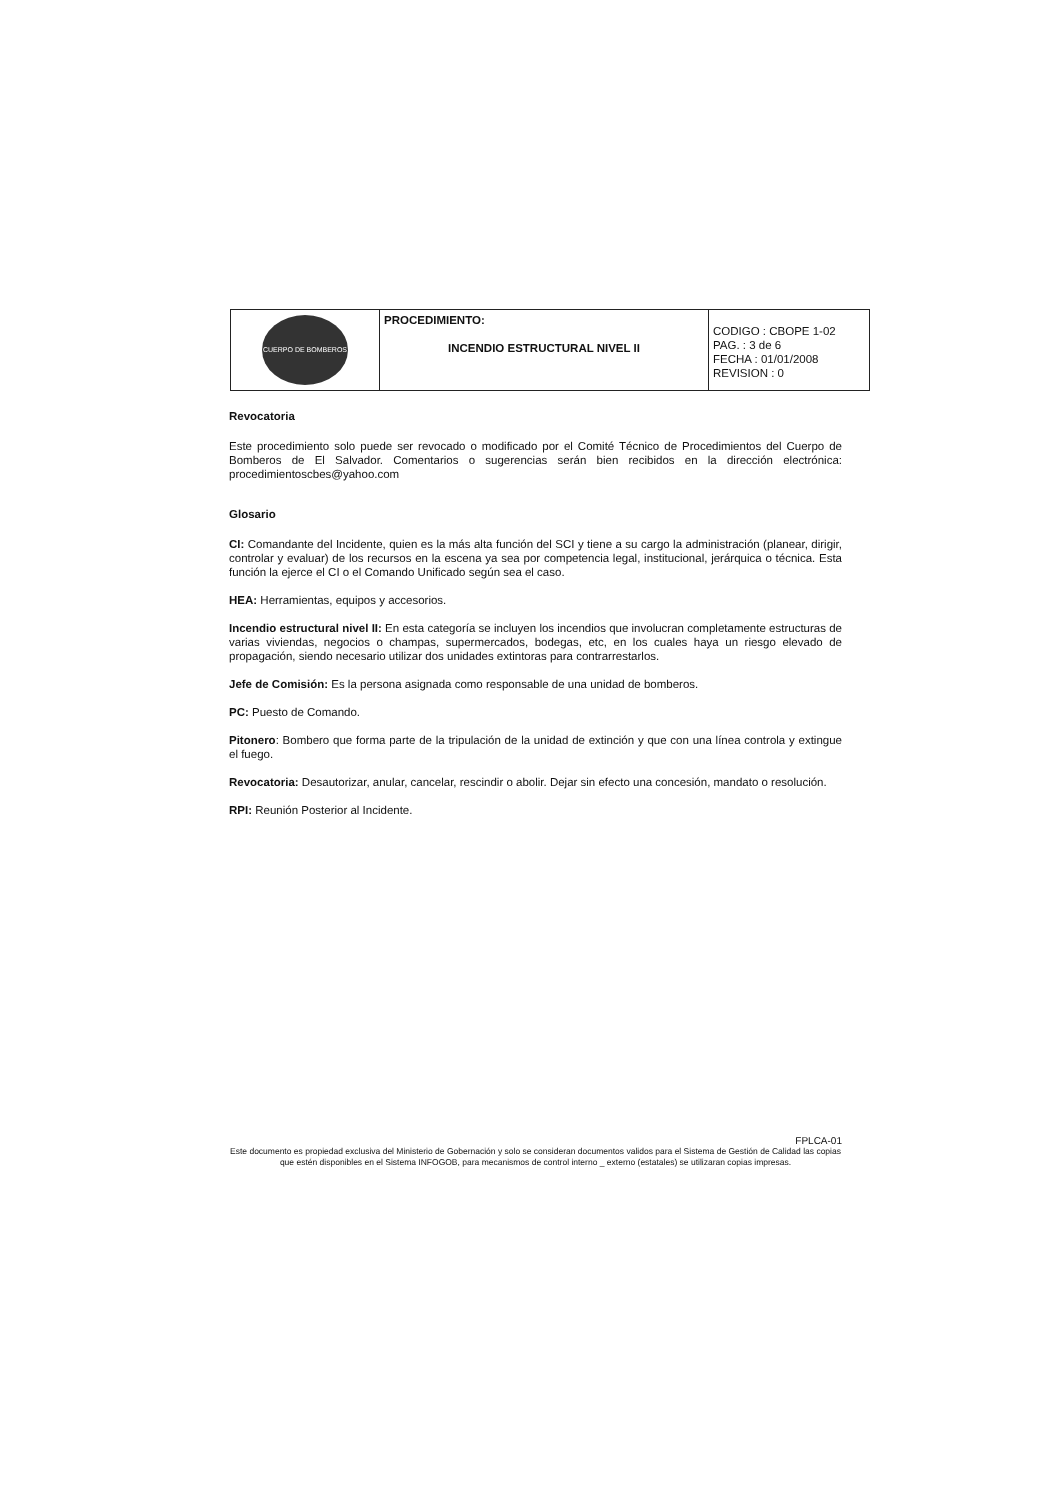| CUERPO DE BOMBEROS | PROCEDIMIENTO: INCENDIO ESTRUCTURAL NIVEL II | CODIGO : CBOPE 1-02 PAG. : 3 de 6 FECHA : 01/01/2008 REVISION : 0 |
Revocatoria
Este procedimiento solo puede ser revocado o modificado por el Comité Técnico de Procedimientos del Cuerpo de Bomberos de El Salvador. Comentarios o sugerencias serán bien recibidos en la dirección electrónica: procedimientoscbes@yahoo.com
Glosario
CI: Comandante del Incidente, quien es la más alta función del SCI y tiene a su cargo la administración (planear, dirigir, controlar y evaluar) de los recursos en la escena ya sea por competencia legal, institucional, jerárquica o técnica. Esta función la ejerce el CI o el Comando Unificado según sea el caso.
HEA: Herramientas, equipos y accesorios.
Incendio estructural nivel II: En esta categoría se incluyen los incendios que involucran completamente estructuras de varias viviendas, negocios o champas, supermercados, bodegas, etc, en los cuales haya un riesgo elevado de propagación, siendo necesario utilizar dos unidades extintoras para contrarrestarlos.
Jefe de Comisión: Es la persona asignada como responsable de una unidad de bomberos.
PC: Puesto de Comando.
Pitonero: Bombero que forma parte de la tripulación de la unidad de extinción y que con una línea controla y extingue el fuego.
Revocatoria: Desautorizar, anular, cancelar, rescindir o abolir. Dejar sin efecto una concesión, mandato o resolución.
RPI: Reunión Posterior al Incidente.
FPLCA-01
Este documento es propiedad exclusiva del Ministerio de Gobernación y solo se consideran documentos validos para el Sistema de Gestión de Calidad las copias que estén disponibles en el Sistema INFOGOB, para mecanismos de control interno _ externo (estatales) se utilizaran copias impresas.